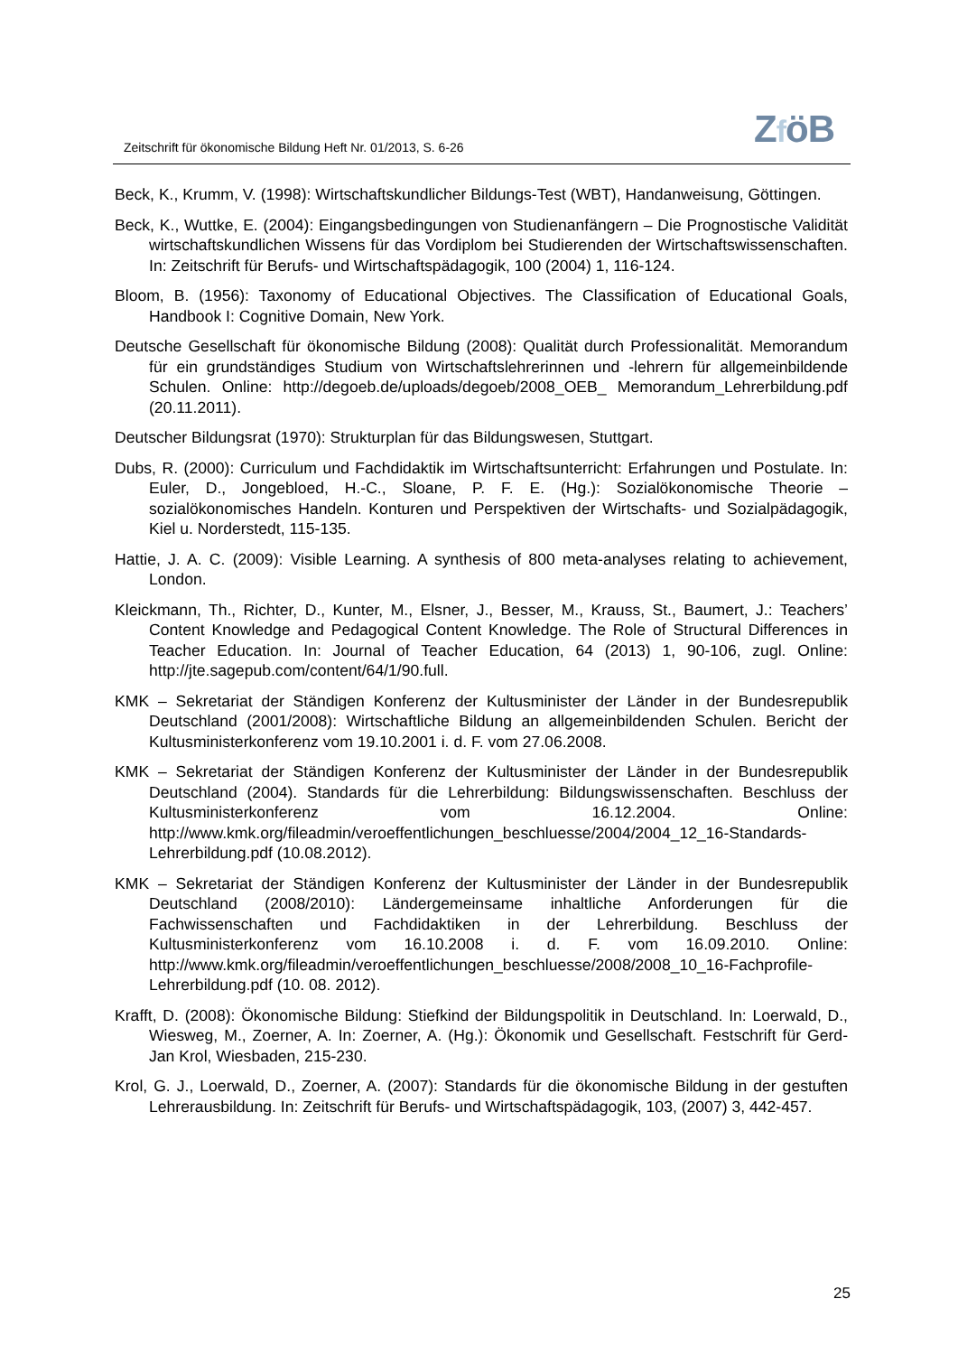Zeitschrift für ökonomische Bildung Heft Nr. 01/2013, S. 6-26
ZföB
Beck, K., Krumm, V. (1998): Wirtschaftskundlicher Bildungs-Test (WBT), Handanweisung, Göttingen.
Beck, K., Wuttke, E. (2004): Eingangsbedingungen von Studienanfängern – Die Prognostische Validität wirtschaftskundlichen Wissens für das Vordiplom bei Studierenden der Wirtschaftswissenschaften. In: Zeitschrift für Berufs- und Wirtschaftspädagogik, 100 (2004) 1, 116-124.
Bloom, B. (1956): Taxonomy of Educational Objectives. The Classification of Educational Goals, Handbook I: Cognitive Domain, New York.
Deutsche Gesellschaft für ökonomische Bildung (2008): Qualität durch Professionalität. Memorandum für ein grundständiges Studium von Wirtschaftslehrerinnen und -lehrern für allgemeinbildende Schulen. Online: http://degoeb.de/uploads/degoeb/2008_OEB_ Memorandum_Lehrerbildung.pdf (20.11.2011).
Deutscher Bildungsrat (1970): Strukturplan für das Bildungswesen, Stuttgart.
Dubs, R. (2000): Curriculum und Fachdidaktik im Wirtschaftsunterricht: Erfahrungen und Postulate. In: Euler, D., Jongebloed, H.-C., Sloane, P. F. E. (Hg.): Sozialökonomische Theorie – sozialökonomisches Handeln. Konturen und Perspektiven der Wirtschafts- und Sozialpädagogik, Kiel u. Norderstedt, 115-135.
Hattie, J. A. C. (2009): Visible Learning. A synthesis of 800 meta-analyses relating to achievement, London.
Kleickmann, Th., Richter, D., Kunter, M., Elsner, J., Besser, M., Krauss, St., Baumert, J.: Teachers’ Content Knowledge and Pedagogical Content Knowledge. The Role of Structural Differences in Teacher Education. In: Journal of Teacher Education, 64 (2013) 1, 90-106, zugl. Online: http://jte.sagepub.com/content/64/1/90.full.
KMK – Sekretariat der Ständigen Konferenz der Kultusminister der Länder in der Bundesrepublik Deutschland (2001/2008): Wirtschaftliche Bildung an allgemeinbildenden Schulen. Bericht der Kultusministerkonferenz vom 19.10.2001 i. d. F. vom 27.06.2008.
KMK – Sekretariat der Ständigen Konferenz der Kultusminister der Länder in der Bundesrepublik Deutschland (2004). Standards für die Lehrerbildung: Bildungswissenschaften. Beschluss der Kultusministerkonferenz vom 16.12.2004. Online: http://www.kmk.org/fileadmin/veroeffentlichungen_beschluesse/2004/2004_12_16-Standards-Lehrerbildung.pdf (10.08.2012).
KMK – Sekretariat der Ständigen Konferenz der Kultusminister der Länder in der Bundesrepublik Deutschland (2008/2010): Ländergemeinsame inhaltliche Anforderungen für die Fachwissenschaften und Fachdidaktiken in der Lehrerbildung. Beschluss der Kultusministerkonferenz vom 16.10.2008 i. d. F. vom 16.09.2010. Online: http://www.kmk.org/fileadmin/veroeffentlichungen_beschluesse/2008/2008_10_16-Fachprofile-Lehrerbildung.pdf (10. 08. 2012).
Krafft, D. (2008): Ökonomische Bildung: Stiefkind der Bildungspolitik in Deutschland. In: Loerwald, D., Wiesweg, M., Zoerner, A. In: Zoerner, A. (Hg.): Ökonomik und Gesellschaft. Festschrift für Gerd-Jan Krol, Wiesbaden, 215-230.
Krol, G. J., Loerwald, D., Zoerner, A. (2007): Standards für die ökonomische Bildung in der gestuften Lehrerausbildung. In: Zeitschrift für Berufs- und Wirtschaftspädagogik, 103, (2007) 3, 442-457.
25